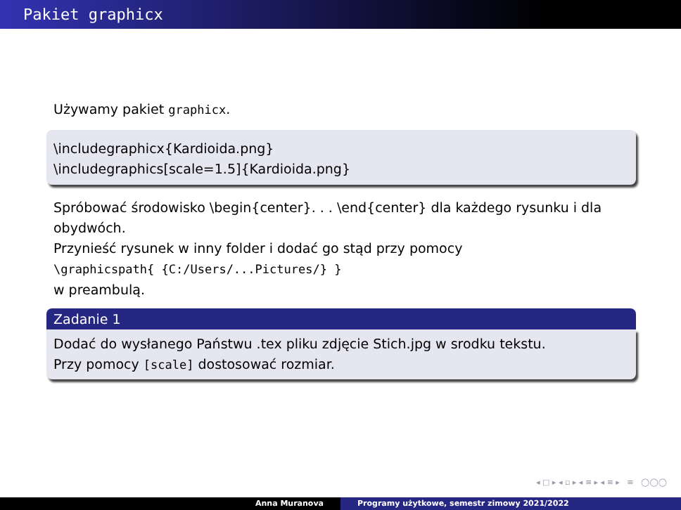Pakiet graphicx
Używamy pakiet graphicx.
\includegraphicx{Kardioida.png}
\includegraphics[scale=1.5]{Kardioida.png}
Spróbować środowisko \begin{center}. . . \end{center} dla każdego rysunku i dla obydwóch.
Przynieść rysunek w inny folder i dodać go stąd przy pomocy
\graphicspath{ {C:/Users/...Pictures/} }
w preambulą.
Zadanie 1
Dodać do wysłanego Państwu .tex pliku zdjęcie Stich.jpg w srodku tekstu.
Przy pomocy [scale] dostosować rozmiar.
◂ □ ▸ ◂ ▫ ▸ ◂ ≡ ▸ ◂ ≡ ▸ ≡ ◯◯◯
Anna Muranova Programy użytkowe, semestr zimowy 2021/2022